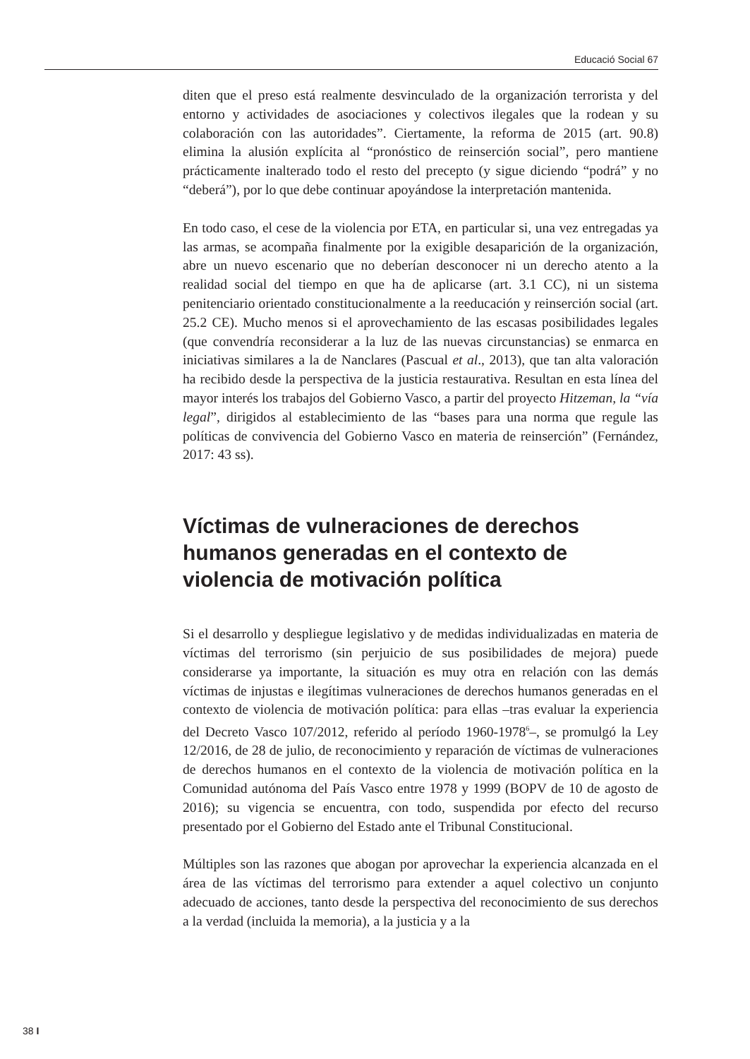Educació Social 67
diten que el preso está realmente desvinculado de la organización terrorista y del entorno y actividades de asociaciones y colectivos ilegales que la rodean y su colaboración con las autoridades”. Ciertamente, la reforma de 2015 (art. 90.8) elimina la alusión explícita al “pronóstico de reinserción social”, pero mantiene prácticamente inalterado todo el resto del precepto (y sigue diciendo “podrá” y no “deberá”), por lo que debe continuar apoyándose la interpretación mantenida.
En todo caso, el cese de la violencia por ETA, en particular si, una vez entregadas ya las armas, se acompaña finalmente por la exigible desaparición de la organización, abre un nuevo escenario que no deberían desconocer ni un derecho atento a la realidad social del tiempo en que ha de aplicarse (art. 3.1 CC), ni un sistema penitenciario orientado constitucionalmente a la reeducación y reinserción social (art. 25.2 CE). Mucho menos si el aprovechamiento de las escasas posibilidades legales (que convendría reconsiderar a la luz de las nuevas circunstancias) se enmarca en iniciativas similares a la de Nanclares (Pascual et al., 2013), que tan alta valoración ha recibido desde la perspectiva de la justicia restaurativa. Resultan en esta línea del mayor interés los trabajos del Gobierno Vasco, a partir del proyecto Hitzeman, la “vía legal”, dirigidos al establecimiento de las “bases para una norma que regule las políticas de convivencia del Gobierno Vasco en materia de reinserción” (Fernández, 2017: 43 ss).
Víctimas de vulneraciones de derechos humanos generadas en el contexto de violencia de motivación política
Si el desarrollo y despliegue legislativo y de medidas individualizadas en materia de víctimas del terrorismo (sin perjuicio de sus posibilidades de mejora) puede considerarse ya importante, la situación es muy otra en relación con las demás víctimas de injustas e ilegítimas vulneraciones de derechos humanos generadas en el contexto de violencia de motivación política: para ellas –tras evaluar la experiencia del Decreto Vasco 107/2012, referido al período 1960-1978<sup>6</sup>–, se promulgó la Ley 12/2016, de 28 de julio, de reconocimiento y reparación de víctimas de vulneraciones de derechos humanos en el contexto de la violencia de motivación política en la Comunidad autónoma del País Vasco entre 1978 y 1999 (BOPV de 10 de agosto de 2016); su vigencia se encuentra, con todo, suspendida por efecto del recurso presentado por el Gobierno del Estado ante el Tribunal Constitucional.
Múltiples son las razones que abogan por aprovechar la experiencia alcanzada en el área de las víctimas del terrorismo para extender a aquel colectivo un conjunto adecuado de acciones, tanto desde la perspectiva del reconocimiento de sus derechos a la verdad (incluida la memoria), a la justicia y a la
38 I